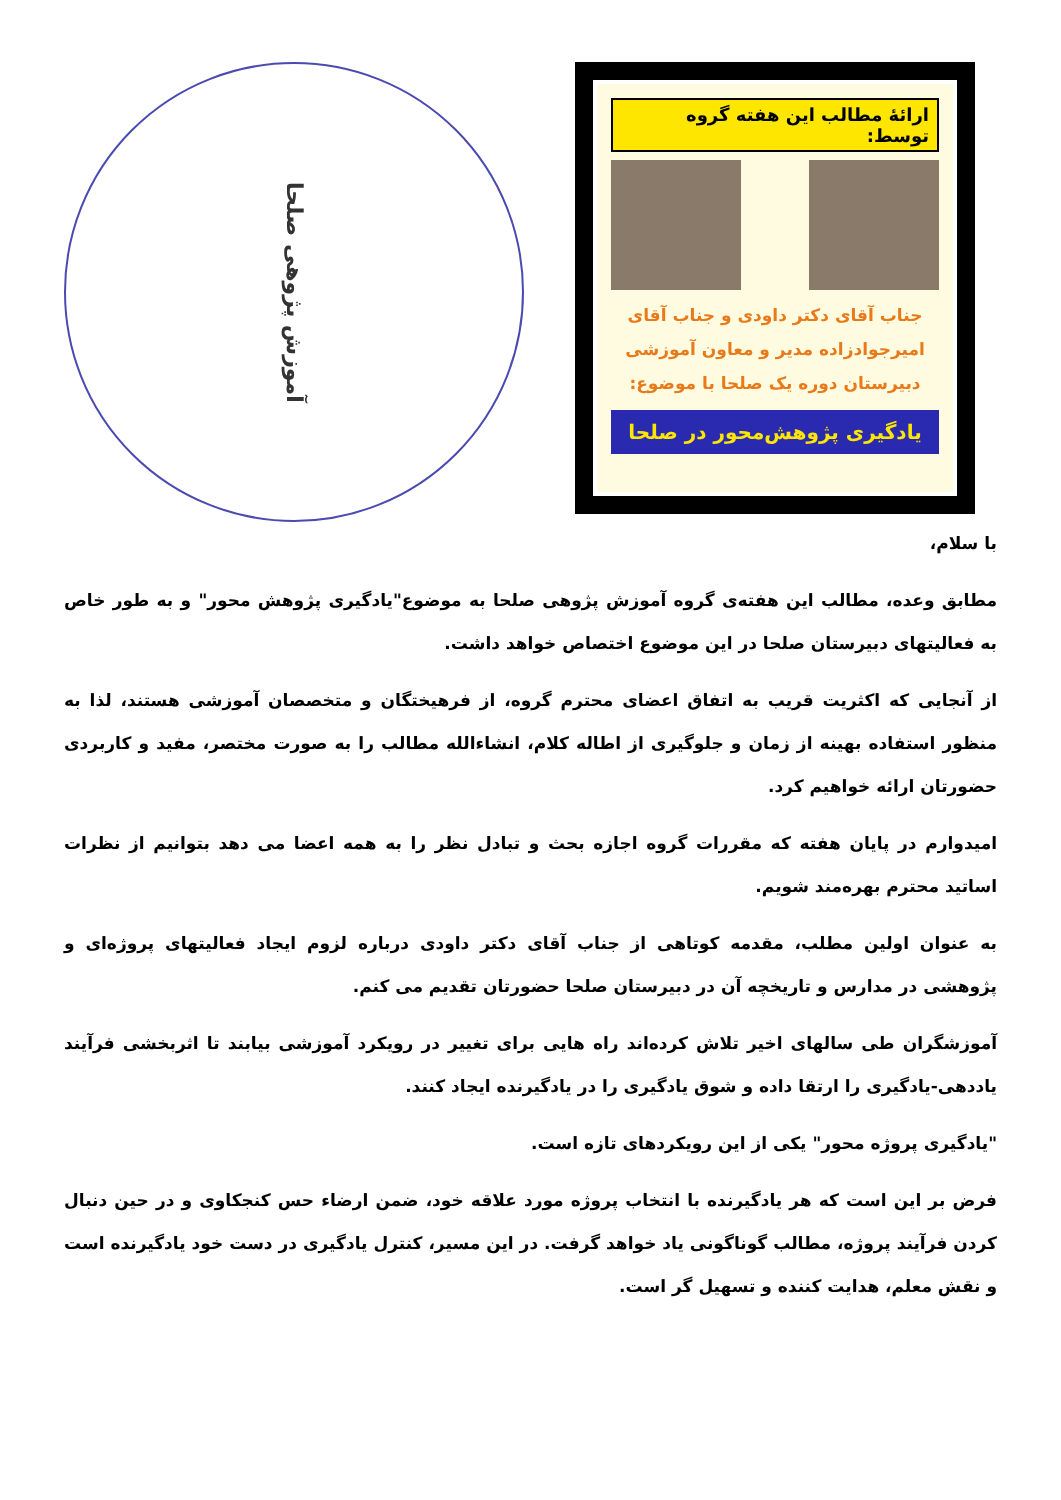آموزش پژوهی صلحا
ارائۀ مطالب این هفته گروه توسط:
جناب آقای دکتر داودی و جناب آقای امیرجوادزاده مدیر و معاون آموزشی دبیرستان دوره یک صلحا با موضوع:
یادگیری پژوهش‌محور در صلحا
با سلام،
مطابق وعده، مطالب این هفته‌ی گروه آموزش پژوهی صلحا به موضوع"یادگیری پژوهش محور" و به طور خاص به فعالیتهای دبیرستان صلحا در این موضوع اختصاص خواهد داشت.
از آنجایی که اکثریت قریب به اتفاق اعضای محترم گروه، از فرهیختگان و متخصصان آموزشی هستند، لذا به منظور استفاده بهینه از زمان و جلوگیری از اطاله کلام، انشاءالله مطالب را به صورت مختصر، مفید و کاربردی حضورتان ارائه خواهیم کرد.
امیدوارم در پایان هفته که مقررات گروه اجازه بحث و تبادل نظر را به همه اعضا می دهد بتوانیم از نظرات اساتید محترم بهره‌مند شویم.
به عنوان اولین مطلب، مقدمه کوتاهی از جناب آقای دکتر داودی درباره لزوم ایجاد فعالیتهای پروژه‌ای و پژوهشی در مدارس و تاریخچه آن در دبیرستان صلحا حضورتان تقدیم می کنم.
آموزشگران طی سالهای اخیر تلاش کرده‌اند راه هایی برای تغییر در رویکرد آموزشی بیابند تا اثربخشی فرآیند یاددهی-یادگیری را ارتقا داده و شوق یادگیری را در یادگیرنده ایجاد کنند.
"یادگیری پروژه محور" یکی از این رویکردهای تازه است.
فرض بر این است که هر یادگیرنده با انتخاب پروژه مورد علاقه خود، ضمن ارضاء حس کنجکاوی و در حین دنبال کردن فرآیند پروژه، مطالب گوناگونی یاد خواهد گرفت. در این مسیر، کنترل یادگیری در دست خود یادگیرنده است و نقش معلم، هدایت کننده و تسهیل گر است.